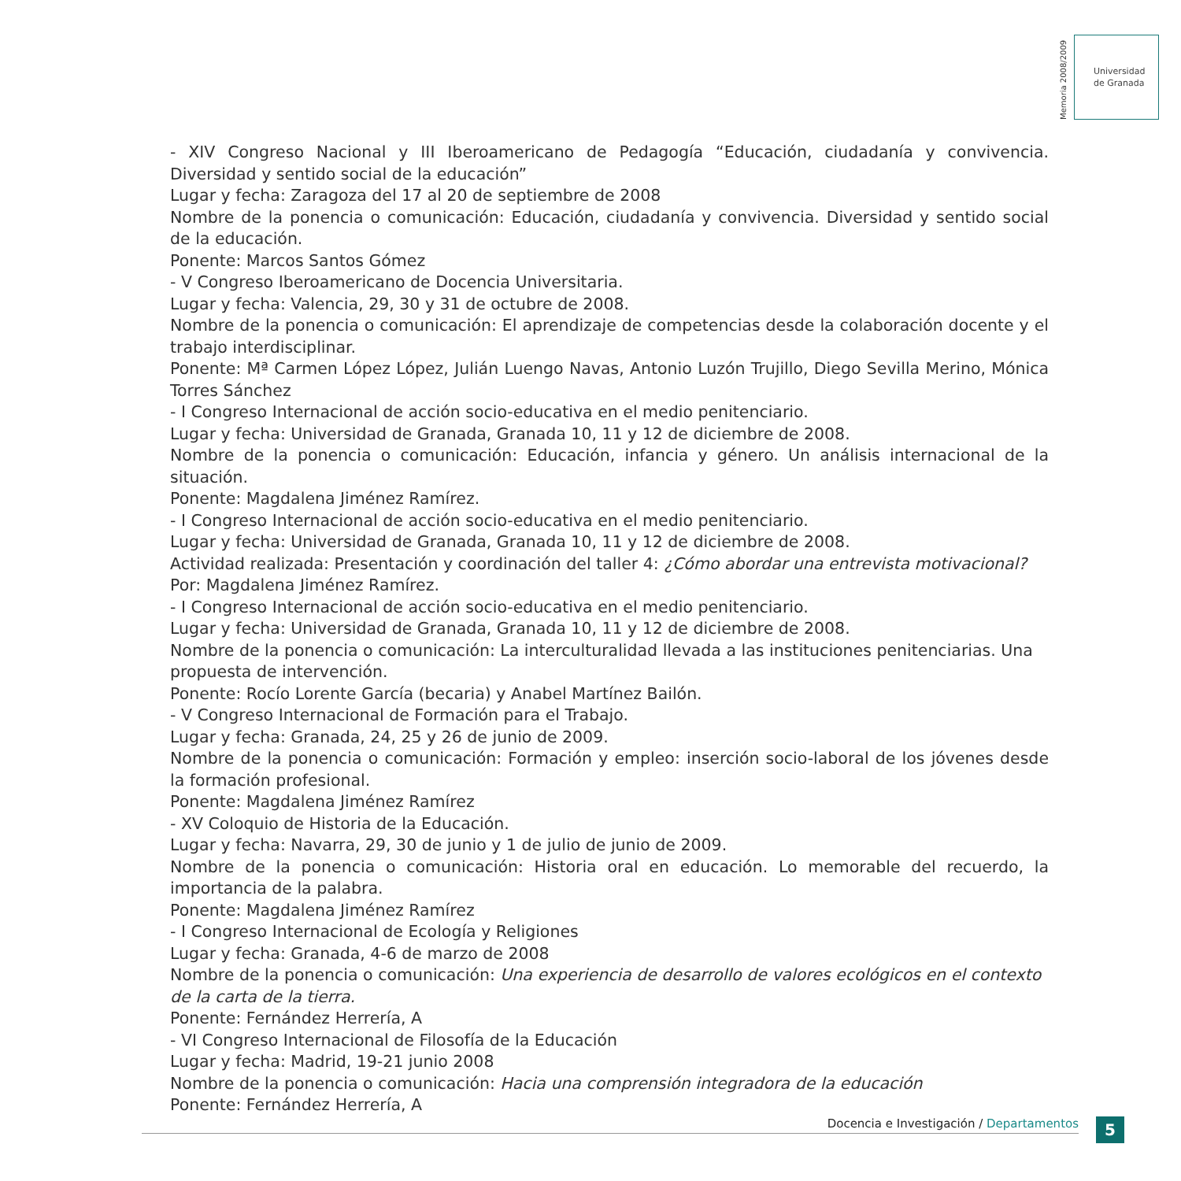Memoria 2008/2009
Universidad
de Granada
- XIV Congreso Nacional y III Iberoamericano de Pedagogía “Educación, ciudadanía y convivencia. Diversidad y sentido social de la educación”
Lugar y fecha: Zaragoza del 17 al 20 de septiembre de 2008
Nombre de la ponencia o comunicación: Educación, ciudadanía y convivencia. Diversidad y sentido social de la educación.
Ponente: Marcos Santos Gómez
- V Congreso Iberoamericano de Docencia Universitaria.
Lugar y fecha: Valencia, 29, 30 y 31 de octubre de 2008.
Nombre de la ponencia o comunicación: El aprendizaje de competencias desde la colaboración docente y el trabajo interdisciplinar.
Ponente: Mª Carmen López López, Julián Luengo Navas, Antonio Luzón Trujillo, Diego Sevilla Merino, Mónica Torres Sánchez
- I Congreso Internacional de acción socio-educativa en el medio penitenciario.
Lugar y fecha: Universidad de Granada, Granada 10, 11 y 12 de diciembre de 2008.
Nombre de la ponencia o comunicación: Educación, infancia y género. Un análisis internacional de la situación.
Ponente: Magdalena Jiménez Ramírez.
- I Congreso Internacional de acción socio-educativa en el medio penitenciario.
Lugar y fecha: Universidad de Granada, Granada 10, 11 y 12 de diciembre de 2008.
Actividad realizada: Presentación y coordinación del taller 4: ¿Cómo abordar una entrevista motivacional?
Por: Magdalena Jiménez Ramírez.
- I Congreso Internacional de acción socio-educativa en el medio penitenciario.
Lugar y fecha: Universidad de Granada, Granada 10, 11 y 12 de diciembre de 2008.
Nombre de la ponencia o comunicación: La interculturalidad llevada a las instituciones penitenciarias. Una propuesta de intervención.
Ponente: Rocío Lorente García (becaria) y Anabel Martínez Bailón.
- V Congreso Internacional de Formación para el Trabajo.
Lugar y fecha: Granada, 24, 25 y 26 de junio de 2009.
Nombre de la ponencia o comunicación: Formación y empleo: inserción socio-laboral de los jóvenes desde la formación profesional.
Ponente: Magdalena Jiménez Ramírez
- XV Coloquio de Historia de la Educación.
Lugar y fecha: Navarra, 29, 30 de junio y 1 de julio de junio de 2009.
Nombre de la ponencia o comunicación: Historia oral en educación. Lo memorable del recuerdo, la importancia de la palabra.
Ponente: Magdalena Jiménez Ramírez
- I Congreso Internacional de Ecología y Religiones
Lugar y fecha: Granada, 4-6 de marzo de 2008
Nombre de la ponencia o comunicación: Una experiencia de desarrollo de valores ecológicos en el contexto de la carta de la tierra.
Ponente: Fernández Herrería, A
- VI Congreso Internacional de Filosofía de la Educación
Lugar y fecha: Madrid, 19-21 junio 2008
Nombre de la ponencia o comunicación: Hacia una comprensión integradora de la educación
Ponente: Fernández Herrería, A
Docencia e Investigación / Departamentos 5